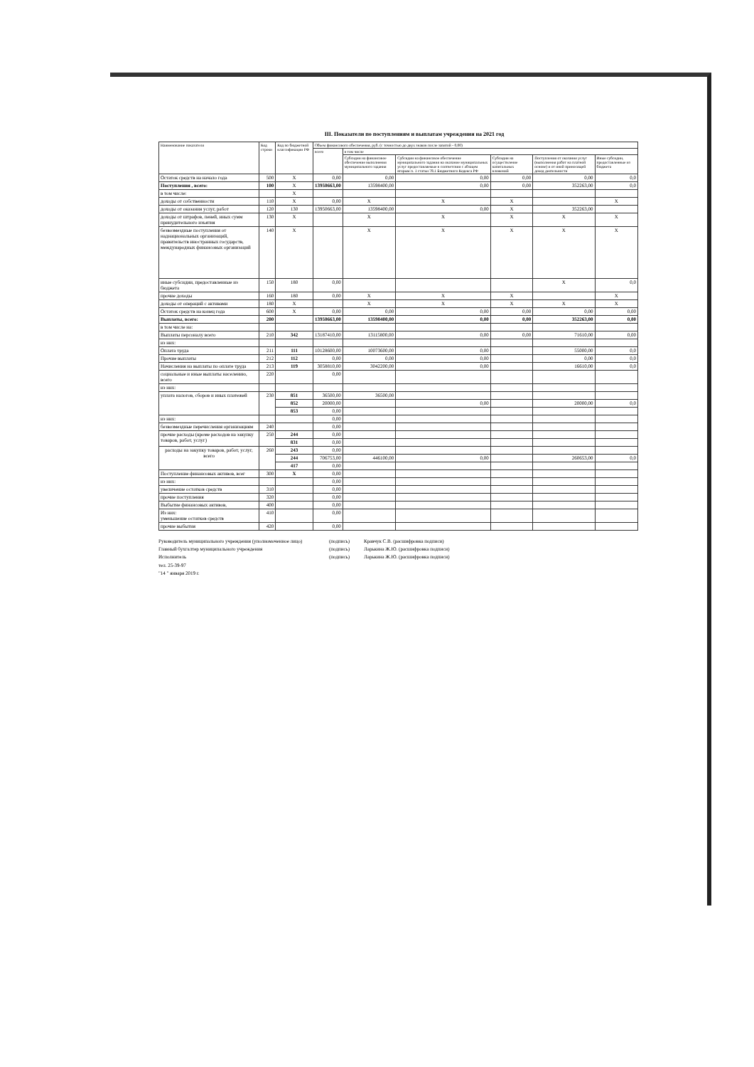III. Показатели по поступлениям и выплатам учреждения на 2021 год
| Наименование показателя | Код строки | Код по бюджетной классификации РФ | Объем финансового обеспечения, руб. (с точностью до двух знаков после запятой - 0,00) | | | | | |
| --- | --- | --- | --- | --- | --- | --- | --- | --- |
| | | | всего | в том числе | | | | |
| | | | | Субсидии на финансовое обеспечение выполнения муниципального задания | Субсидии на финансовое обеспечение муниципального задания на оказание муниципальных услуг предоставляемые в соответсвии с абзацем вторым п. 1 статьи 78.1 Бюджетного Кодекса РФ | Субсидии на осуществление капитальных вложений | Поступления от оказания услуг (выполнения работ на платной основе) и от иной приносящей доход деятельности | Иные субсидии, предоставленные из бюджета |
| Остаток средств на начало года | 500 | X | 0,00 | 0,00 | 0,00 | 0,00 | 0,00 | 0,0 |
| Поступления , всего: | 100 | X | 13950663,00 | 13598400,00 | 0,00 | 0,00 | 352263,00 | 0,0 |
| в том числе: | | X | | | | | | |
| доходы от собственности | 110 | X | 0,00 | X | X | X | | X |
| доходы от оказания услуг, работ | 120 | 130 | 13950663,00 | 13598400,00 | 0,00 | X | 352263,00 | |
| доходы от штрафов, пеней, иных сумм принудительного изъятия | 130 | X | | X | X | X | X | X |
| безвозмездные поступления от наднациональных организаций, правительств иностранных государств, международных финансовых организаций | 140 | X | | X | X | X | X | X |
| иные субсидии, предоставленные из бюджета | 150 | 180 | 0,00 | | | | X | 0,0 |
| прочие доходы | 160 | 180 | 0,00 | X | X | X | | X |
| доходы от операций с активами | 180 | X | | X | X | X | X | X |
| Остаток средств на конец года | 600 | X | 0,00 | 0,00 | 0,00 | 0,00 | 0,00 | 0,00 |
| Выплаты, всего: | 200 | | 13950663,00 | 13598400,00 | 0,00 | 0,00 | 352263,00 | 0,00 |
| в том числе на: | | | | | | | | |
| Выплаты персоналу всего | 210 | 342 | 13187410,00 | 13115800,00 | 0,00 | 0,00 | 71610,00 | 0,00 |
| из них: | | | | | | | | |
| Оплата труда | 211 | 111 | 10128600,00 | 10073600,00 | 0,00 | | 55000,00 | 0,0 |
| Прочие выплаты | 212 | 112 | 0,00 | 0,00 | 0,00 | | 0,00 | 0,0 |
| Начисления на выплаты по оплате труда | 213 | 119 | 3058810,00 | 3042200,00 | 0,00 | | 16610,00 | 0,0 |
| социальные и иные выплаты населению, всего | 220 | | 0,00 | | | | | |
| из них: | | | | | | | | |
| уплата налогов, сборов и иных платежей | 230 | 851 | 36500,00 | 36500,00 | | | | |
| | | 852 | 20000,00 | | 0,00 | | 20000,00 | 0,0 |
| | | 853 | 0,00 | | | | | |
| из них: | | | 0,00 | | | | | |
| безвозмездные перечисления организациям | 240 | | 0,00 | | | | | |
| прочие расходы (кроме расходов на закупку товаров, работ, услуг) | 250 | 244 | 0,00 | | | | | |
| | | 831 | 0,00 | | | | | |
| расходы на закупку товаров, работ, услуг, всего | 260 | 243 | 0,00 | | | | | |
| | | 244 | 706753,00 | 446100,00 | 0,00 | | 260653,00 | 0,0 |
| | | 417 | 0,00 | | | | | |
| Поступление финансовых активов, всег | 300 | X | 0,00 | | | | | |
| из них: | | | 0,00 | | | | | |
| увеличение остатков средств | 310 | | 0,00 | | | | | |
| прочие поступления | 320 | | 0,00 | | | | | |
| Выбытие финансовых активов, | 400 | | 0,00 | | | | | |
| Из них: уменьшение остатков средств | 410 | | 0,00 | | | | | |
| прочие выбытия | 420 | | 0,00 | | | | | |
Руководитель муниципального учреждения (уполномоченное лицо) (подпись) Кравчук С.В. (расшифровка подписи)
Главный бухгалтер муниципального учреждения (подпись) Ларькина Ж.Ю. (расшифровка подписи)
Исполнитель
тел. 25-39-97
"14 " января 2019 г. (подпись) Ларькина Ж.Ю. (расшифровка подписи)